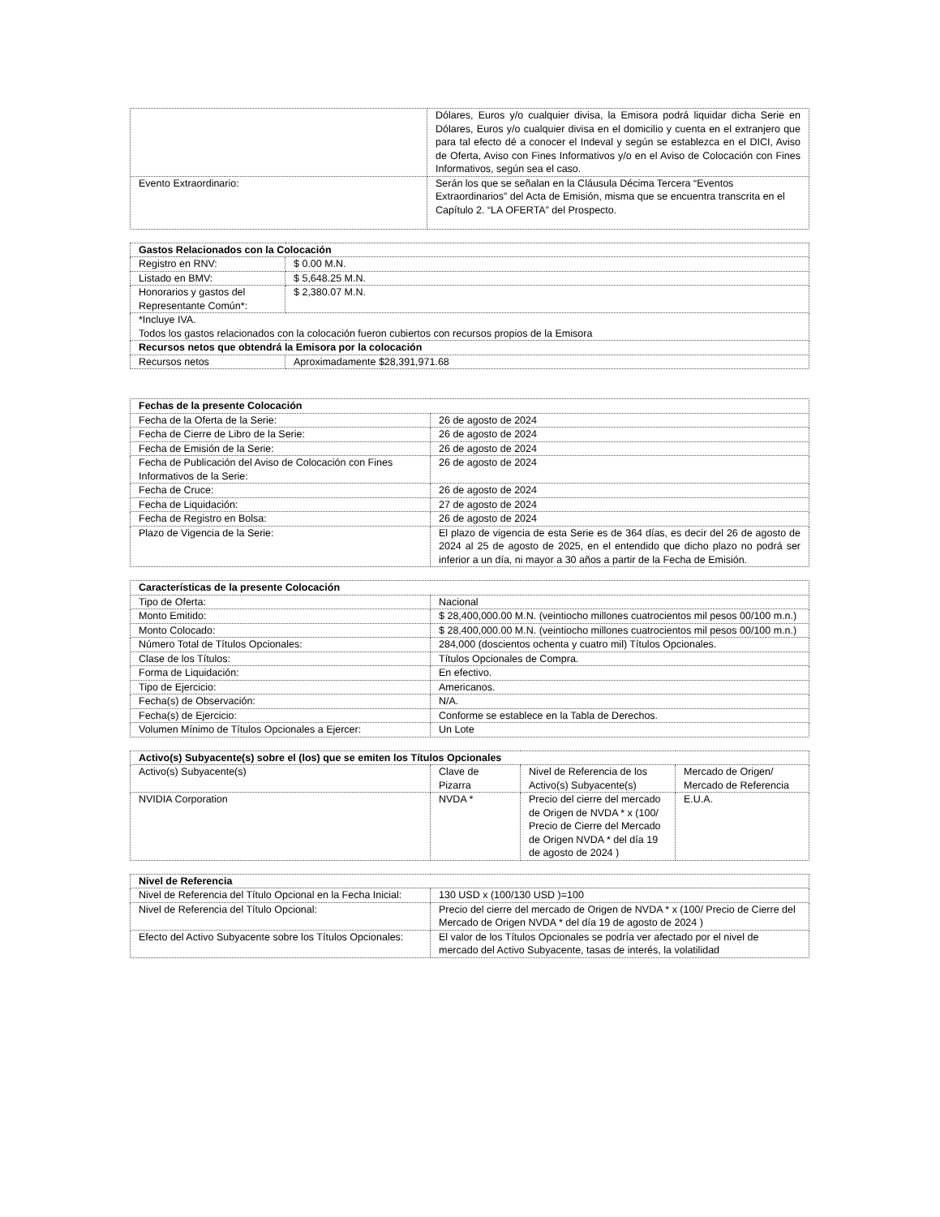| | Dólares, Euros y/o cualquier divisa, la Emisora podrá liquidar dicha Serie en Dólares, Euros y/o cualquier divisa en el domicilio y cuenta en el extranjero que para tal efecto dé a conocer el Indeval y según se establezca en el DICI, Aviso de Oferta, Aviso con Fines Informativos y/o en el Aviso de Colocación con Fines Informativos, según sea el caso. |
| Evento Extraordinario: | Serán los que se señalan en la Cláusula Décima Tercera “Eventos Extraordinarios” del Acta de Emisión, misma que se encuentra transcrita en el Capítulo 2. “LA OFERTA” del Prospecto. |
| Gastos Relacionados con la Colocación | |
| --- | --- |
| Registro en RNV: | $ 0.00 M.N. |
| Listado en BMV: | $ 5,648.25 M.N. |
| Honorarios y gastos del Representante Común*: | $ 2,380.07 M.N. |
| *Incluye IVA. Todos los gastos relacionados con la colocación fueron cubiertos con recursos propios de la Emisora | |
| Recursos netos que obtendrá la Emisora por la colocación | |
| Recursos netos | Aproximadamente $28,391,971.68 |
| Fechas de la presente Colocación | |
| --- | --- |
| Fecha de la Oferta de la Serie: | 26 de agosto de 2024 |
| Fecha de Cierre de Libro de la Serie: | 26 de agosto de 2024 |
| Fecha de Emisión de la Serie: | 26 de agosto de 2024 |
| Fecha de Publicación del Aviso de Colocación con Fines Informativos de la Serie: | 26 de agosto de 2024 |
| Fecha de Cruce: | 26 de agosto de 2024 |
| Fecha de Liquidación: | 27 de agosto de 2024 |
| Fecha de Registro en Bolsa: | 26 de agosto de 2024 |
| Plazo de Vigencia de la Serie: | El plazo de vigencia de esta Serie es de 364 días, es decir del 26 de agosto de 2024 al 25 de agosto de 2025, en el entendido que dicho plazo no podrá ser inferior a un día, ni mayor a 30 años a partir de la Fecha de Emisión. |
| Características de la presente Colocación | |
| --- | --- |
| Tipo de Oferta: | Nacional |
| Monto Emitido: | $ 28,400,000.00 M.N. (veintiocho millones cuatrocientos mil pesos 00/100 m.n.) |
| Monto Colocado: | $ 28,400,000.00 M.N. (veintiocho millones cuatrocientos mil pesos 00/100 m.n.) |
| Número Total de Títulos Opcionales: | 284,000 (doscientos ochenta y cuatro mil) Títulos Opcionales. |
| Clase de los Títulos: | Títulos Opcionales de Compra. |
| Forma de Liquidación: | En efectivo. |
| Tipo de Ejercicio: | Americanos. |
| Fecha(s) de Observación: | N/A. |
| Fecha(s) de Ejercicio: | Conforme se establece en la Tabla de Derechos. |
| Volumen Mínimo de Títulos Opcionales a Ejercer: | Un Lote |
| Activo(s) Subyacente(s) sobre el (los) que se emiten los Títulos Opcionales | | | |
| --- | --- | --- | --- |
| Activo(s) Subyacente(s) | Clave de Pizarra | Nivel de Referencia de los Activo(s) Subyacente(s) | Mercado de Origen/ Mercado de Referencia |
| NVIDIA Corporation | NVDA * | Precio del cierre del mercado de Origen de NVDA * x (100/ Precio de Cierre del Mercado de Origen NVDA * del día 19 de agosto de 2024 ) | E.U.A. |
| Nivel de Referencia | |
| --- | --- |
| Nivel de Referencia del Título Opcional en la Fecha Inicial: | 130 USD x (100/130 USD )=100 |
| Nivel de Referencia del Título Opcional: | Precio del cierre del mercado de Origen de NVDA * x (100/ Precio de Cierre del Mercado de Origen NVDA * del día 19 de agosto de 2024 ) |
| Efecto del Activo Subyacente sobre los Títulos Opcionales: | El valor de los Títulos Opcionales se podría ver afectado por el nivel de mercado del Activo Subyacente, tasas de interés, la volatilidad |